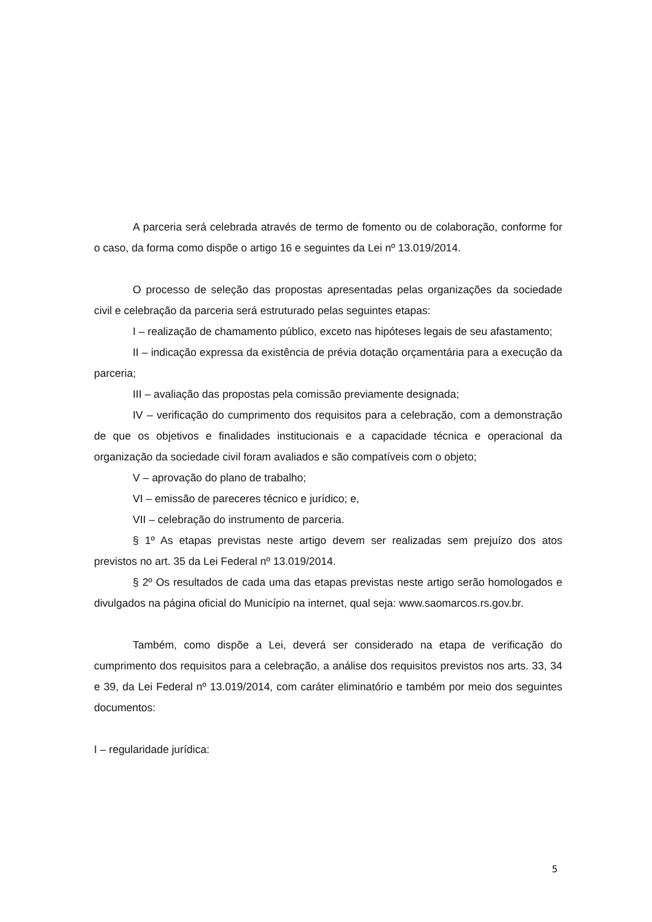A parceria será celebrada através de termo de fomento ou de colaboração, conforme for o caso, da forma como dispõe o artigo 16 e seguintes da Lei nº 13.019/2014.
O processo de seleção das propostas apresentadas pelas organizações da sociedade civil e celebração da parceria será estruturado pelas seguintes etapas:
I – realização de chamamento público, exceto nas hipóteses legais de seu afastamento;
II – indicação expressa da existência de prévia dotação orçamentária para a execução da parceria;
III – avaliação das propostas pela comissão previamente designada;
IV – verificação do cumprimento dos requisitos para a celebração, com a demonstração de que os objetivos e finalidades institucionais e a capacidade técnica e operacional da organização da sociedade civil foram avaliados e são compatíveis com o objeto;
V – aprovação do plano de trabalho;
VI – emissão de pareceres técnico e jurídico; e,
VII – celebração do instrumento de parceria.
§ 1º As etapas previstas neste artigo devem ser realizadas sem prejuízo dos atos previstos no art. 35 da Lei Federal nº 13.019/2014.
§ 2º Os resultados de cada uma das etapas previstas neste artigo serão homologados e divulgados na página oficial do Município na internet, qual seja: www.saomarcos.rs.gov.br.
Também, como dispõe a Lei, deverá ser considerado na etapa de verificação do cumprimento dos requisitos para a celebração, a análise dos requisitos previstos nos arts. 33, 34 e 39, da Lei Federal nº 13.019/2014, com caráter eliminatório e também por meio dos seguintes documentos:
I – regularidade jurídica:
5